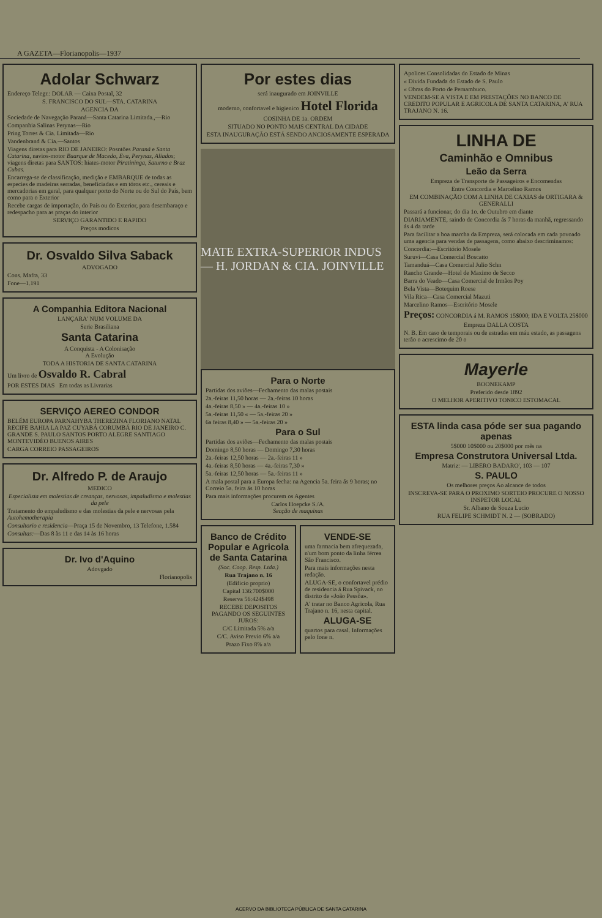A GAZETA—Florianopolis—1937
Adolar Schwarz
Endereço Telegr.: DOLAR — Caixa Postal, 32
S. FRANCISCO DO SUL—STA. CATARINA
AGENCIA DA
Sociedade de Navegação Paraná—Santa Catarina Limitada.,—Rio
Companhia Salinas Perynas—Rio
Pring Torres & Cia. Limitada—Rio
Vandenbrand & Cia.—Santos
Viagens diretas para RIO DE JANEIRO: Posntões Paraná e Santa Catarina, navios-motor Buarque de Macedo, Eva, Perynas, Aliados; viagens diretas para SANTOS: hiates-motor Piratininga, Saturno e Braz Cubas.
Encarrega-se de classificação, medição e EMBARQUE de todas as especies de madeiras serradas, beneficiadas e em tóros etc., cereais e mercadorias em geral, para qualquer porto do Norte ou do Sul do País, bem como para o Exterior
Recebe cargas de importação, do País ou do Exterior, para desembaraço e redespacho para as praças do interior
SERVIÇO GARANTIDO E RAPIDO
Preços modicos
Dr. Osvaldo Silva Saback
ADVOGADO
Cons. Mafra, 33
Fone—1.191
A Companhia Editora Nacional
LANÇARA' NUM VOLUME DA
Serie Brasiliana
Santa Catarina
A Conquista - A Colonisação
A Evolução
TODA A HISTORIA DE SANTA CATARINA
Um livro de Osvaldo R. Cabral
POR ESTES DIAS Em todas as Livrarias
SERVIÇO AEREO CONDOR
BELÉM EUROPA PARNAHYBA THEREZINA FLORIANO NATAL RECIFE BAHIA LA PAZ CUYABÁ CORUMBÁ RIO DE JANEIRO C. GRANDE S. PAULO SANTOS PORTO ALEGRE SANTIAGO MONTEVIDÉO BUENOS AIRES
CARGA CORREIO PASSAGEIROS
Dr. Alfredo P. de Araujo
MEDICO
Especialista em molestias de creanças, nervosas, impaludismo e molestias da pele
Tratamento do empaludismo e das molestias da pele e nervosas pela Autohemotherapia
Consultorio e residencia—Praça 15 de Novembro, 13 Telefone, 1.584
Consultas:—Das 8 às 11 e das 14 às 16 horas
Dr. Ivo d'Aquino
Adovgado
Florianopolis
Por estes dias
será inaugurado em JOINVILLE
moderno, confortavel e higienico Hotel Florida
COSINHA DE 1a. ORDEM
SITUADO NO PONTO MAIS CENTRAL DA CIDADE
ESTA INAUGURAÇÃO ESTÁ SENDO ANCIOSAMENTE ESPERADA
MATE EXTRA-SUPERIOR INDUS — H. JORDAN & CIA. JOINVILLE
Para o Norte
Partidas dos aviões—Fechamento das malas postais
2a.-feiras 11,50 horas — 2a.-feiras 10 horas
4a.-feiras 8,50 » — 4a.-feiras 10 »
5a.-feiras 11,50 « — 5a.-feiras 20 »
6a feiras 8,40 » — 5a.-feiras 20 »
Para o Sul
Partidas dos aviões—Fechamento das malas postais
Domingo 8,50 horas — Domingo 7,30 horas
2a.-feiras 12,50 horas — 2a.-feiras 11 »
4a.-feiras 8,50 horas — 4a.-feiras 7,30 »
5a.-feiras 12,50 horas — 5a.-feiras 11 »
A mala postal para a Europa fecha: na Agencia 5a. feira ás 9 horas; no Correio 5a. feira ás 10 horas
Para mais informações procurem os Agentes
Carlos Hoepcke S./A.
Secção de maquinas
Banco de Crédito Popular e Agricola de Santa Catarina
(Soc. Coop. Resp. Ltda.)
Rua Trajano n. 16
(Edificio proprio)
Capital 136:700$000
Reserva 56:424$498
RECEBE DEPOSITOS PAGANDO OS SEGUINTES JUROS:
C/C Limitada 5% a/a
C/C. Aviso Previo 6% a/a
Prazo Fixo 8% a/a
VENDE-SE
uma farmacia bem afrequezada, n'um bom ponto da linha férrea São Francisco.
Para mais informações nesta redação.
ALUGA-SE, o confortavel prédio de residencia á Rua Spivack, no distrito de «João Pessôa».
A' tratar no Banco Agricola, Rua Trajano n. 16, nesta capital.
ALUGA-SE
quartos para casal. Informações pelo fone n.
Apolices Consolidadas do Estado de Minas
« Divida Fundada do Estado de S. Paulo
« Obras do Porto de Pernambuco.
VENDEM-SE A VISTA E EM PRESTAÇÕES NO BANCO DE CREDITO POPULAR E AGRICOLA DE SANTA CATARINA, A' RUA TRAJANO N. 16.
LINHA DE
Caminhão e Omnibus
Leão da Serra
Empreza de Transporte de Passageiros e Encomendas
Entre Concordia e Marcelino Ramos
EM COMBINAÇÃO COM A LINHA DE CAXIAS de ORTIGARA & GENERALLI
Passará a funcionar, do dia 1o. de Outubro em diante
DIARIAMENTE, saindo de Concordia ás 7 horas da manhã, regressando ás 4 da tarde
Para facilitar a boa marcha da Empreza, será colocada em cada povoado uma agencia para vendas de passagens, como abaixo descriminamos:
Concordia:—Escritório Mosele
Suruvi—Casa Comercial Boscatto
Tamanduá—Casa Comercial Julio Schn
Rancho Grande—Hotel de Maximo de Secco
Barra do Veado—Casa Comercial de Irmãos Poy
Bela Vista—Botequim Roese
Vila Rica—Casa Comercial Mazuti
Marcelino Ramos—Escritório Mosele
Preços: CONCORDIA á M. RAMOS 15$000; IDA E VOLTA 25$000
Empreza DALLA COSTA
N. B. Em caso de temporais ou de estradas em máu estado, as passagens terão o acrescimo de 20 o
Mayerle
BOONEKAMP
Preferido desde 1892
O MELHOR APERITIVO TONICO ESTOMACAL
ESTA linda casa póde ser sua pagando apenas
5$000 10$000 ou 20$000 por mês na
Empresa Construtora Universal Ltda.
Matriz: — LIBERO BADARO', 103 — 107
S. PAULO
Os melhores preços Ao alcance de todos
INSCREVA-SE PARA O PROXIMO SORTEIO PROCURE O NOSSO INSPETOR LOCAL
Sr. Albano de Souza Lucio
RUA FELIPE SCHMIDT N. 2 — (SOBRADO)
ACERVO DA BIBLIOTECA PÚBLICA DE SANTA CATARINA